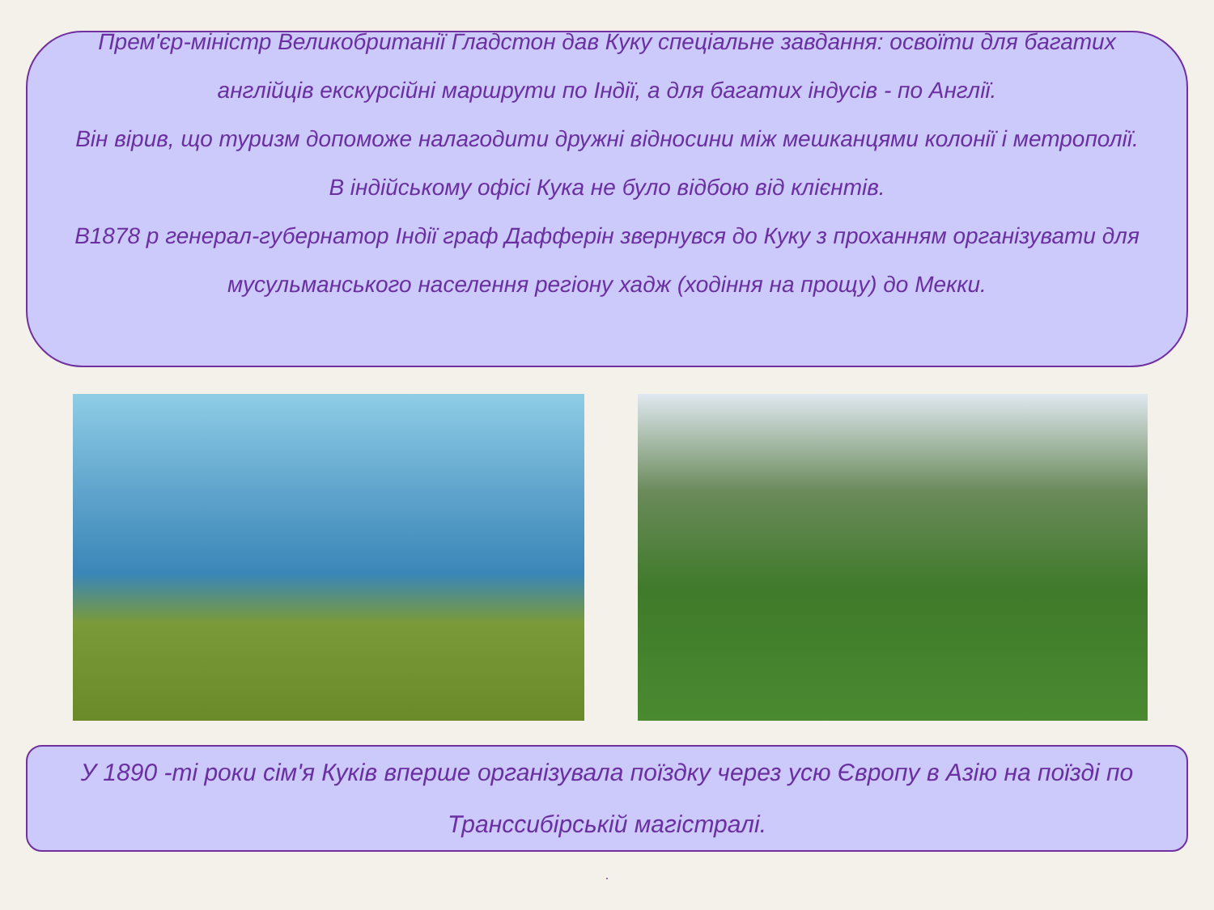Прем'єр-міністр Великобританії Гладстон дав Куку спеціальне завдання: освоїти для багатих англійців екскурсійні маршрути по Індії, а для багатих індусів - по Англії.
Він вірив, що туризм допоможе налагодити дружні відносини між мешканцями колонії і метрополії.
В індійському офісі Кука не було відбою від клієнтів.
В1878 р генерал-губернатор Індії граф Дафферін звернувся до Куку з проханням організувати для мусульманського населення регіону хадж (ходіння на прощу) до Мекки.
У 1890 -ті роки сім'я Куків вперше організувала поїздку через усю Європу в Азію на поїзді по Транссибірській магістралі.
.